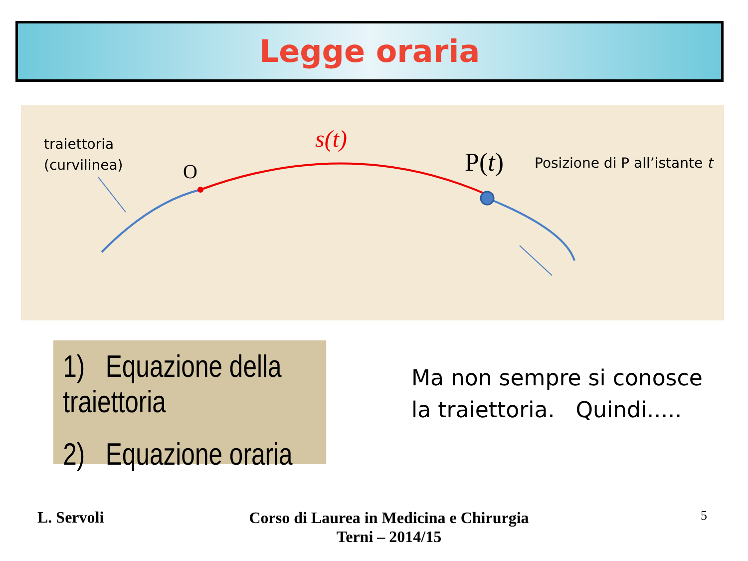Legge oraria
traiettoria
(curvilinea)
O
s(t)
P(t) Posizione di P all’istante t
1) Equazione della traiettoria
2) Equazione oraria
Ma non sempre si conosce la traiettoria. Quindi.....
L. Servoli
Corso di Laurea in Medicina e Chirurgia
Terni – 2014/15
5